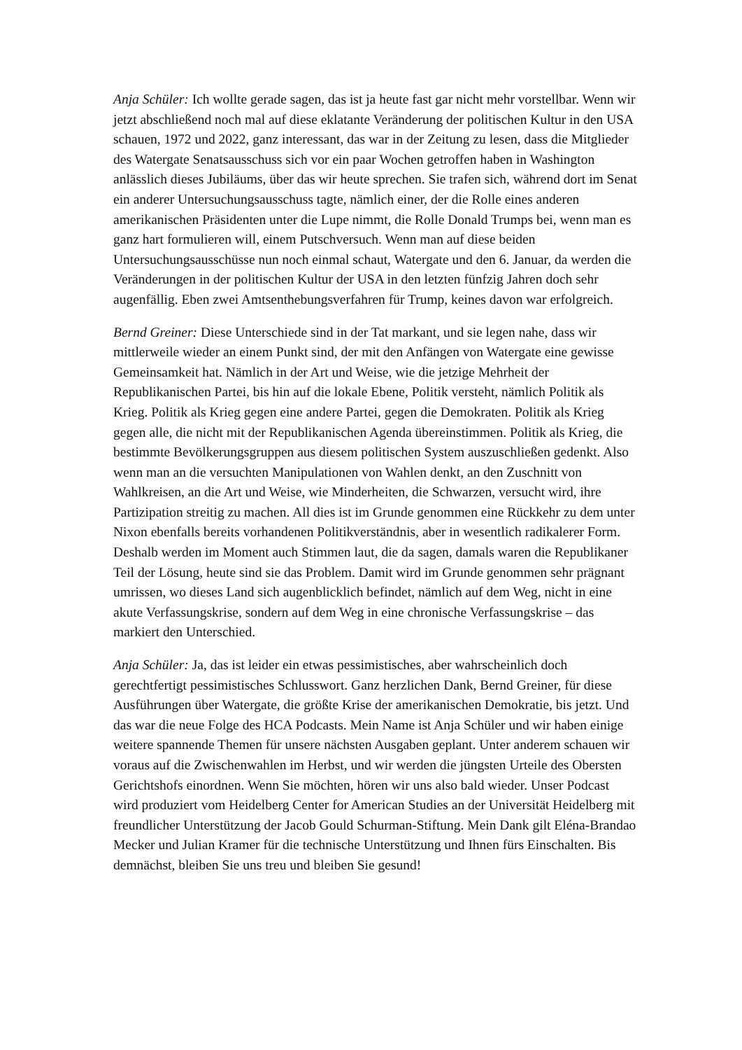Anja Schüler: Ich wollte gerade sagen, das ist ja heute fast gar nicht mehr vorstellbar. Wenn wir jetzt abschließend noch mal auf diese eklatante Veränderung der politischen Kultur in den USA schauen, 1972 und 2022, ganz interessant, das war in der Zeitung zu lesen, dass die Mitglieder des Watergate Senatsausschuss sich vor ein paar Wochen getroffen haben in Washington anlässlich dieses Jubiläums, über das wir heute sprechen. Sie trafen sich, während dort im Senat ein anderer Untersuchungsausschuss tagte, nämlich einer, der die Rolle eines anderen amerikanischen Präsidenten unter die Lupe nimmt, die Rolle Donald Trumps bei, wenn man es ganz hart formulieren will, einem Putschversuch. Wenn man auf diese beiden Untersuchungsausschüsse nun noch einmal schaut, Watergate und den 6. Januar, da werden die Veränderungen in der politischen Kultur der USA in den letzten fünfzig Jahren doch sehr augenfällig. Eben zwei Amtsenthebungsverfahren für Trump, keines davon war erfolgreich.
Bernd Greiner: Diese Unterschiede sind in der Tat markant, und sie legen nahe, dass wir mittlerweile wieder an einem Punkt sind, der mit den Anfängen von Watergate eine gewisse Gemeinsamkeit hat. Nämlich in der Art und Weise, wie die jetzige Mehrheit der Republikanischen Partei, bis hin auf die lokale Ebene, Politik versteht, nämlich Politik als Krieg. Politik als Krieg gegen eine andere Partei, gegen die Demokraten. Politik als Krieg gegen alle, die nicht mit der Republikanischen Agenda übereinstimmen. Politik als Krieg, die bestimmte Bevölkerungsgruppen aus diesem politischen System auszuschließen gedenkt. Also wenn man an die versuchten Manipulationen von Wahlen denkt, an den Zuschnitt von Wahlkreisen, an die Art und Weise, wie Minderheiten, die Schwarzen, versucht wird, ihre Partizipation streitig zu machen. All dies ist im Grunde genommen eine Rückkehr zu dem unter Nixon ebenfalls bereits vorhandenen Politikverständnis, aber in wesentlich radikalerer Form. Deshalb werden im Moment auch Stimmen laut, die da sagen, damals waren die Republikaner Teil der Lösung, heute sind sie das Problem. Damit wird im Grunde genommen sehr prägnant umrissen, wo dieses Land sich augenblicklich befindet, nämlich auf dem Weg, nicht in eine akute Verfassungskrise, sondern auf dem Weg in eine chronische Verfassungskrise – das markiert den Unterschied.
Anja Schüler: Ja, das ist leider ein etwas pessimistisches, aber wahrscheinlich doch gerechtfertigt pessimistisches Schlusswort. Ganz herzlichen Dank, Bernd Greiner, für diese Ausführungen über Watergate, die größte Krise der amerikanischen Demokratie, bis jetzt. Und das war die neue Folge des HCA Podcasts. Mein Name ist Anja Schüler und wir haben einige weitere spannende Themen für unsere nächsten Ausgaben geplant. Unter anderem schauen wir voraus auf die Zwischenwahlen im Herbst, und wir werden die jüngsten Urteile des Obersten Gerichtshofs einordnen. Wenn Sie möchten, hören wir uns also bald wieder. Unser Podcast wird produziert vom Heidelberg Center for American Studies an der Universität Heidelberg mit freundlicher Unterstützung der Jacob Gould Schurman-Stiftung. Mein Dank gilt Eléna-Brandao Mecker und Julian Kramer für die technische Unterstützung und Ihnen fürs Einschalten. Bis demnächst, bleiben Sie uns treu und bleiben Sie gesund!